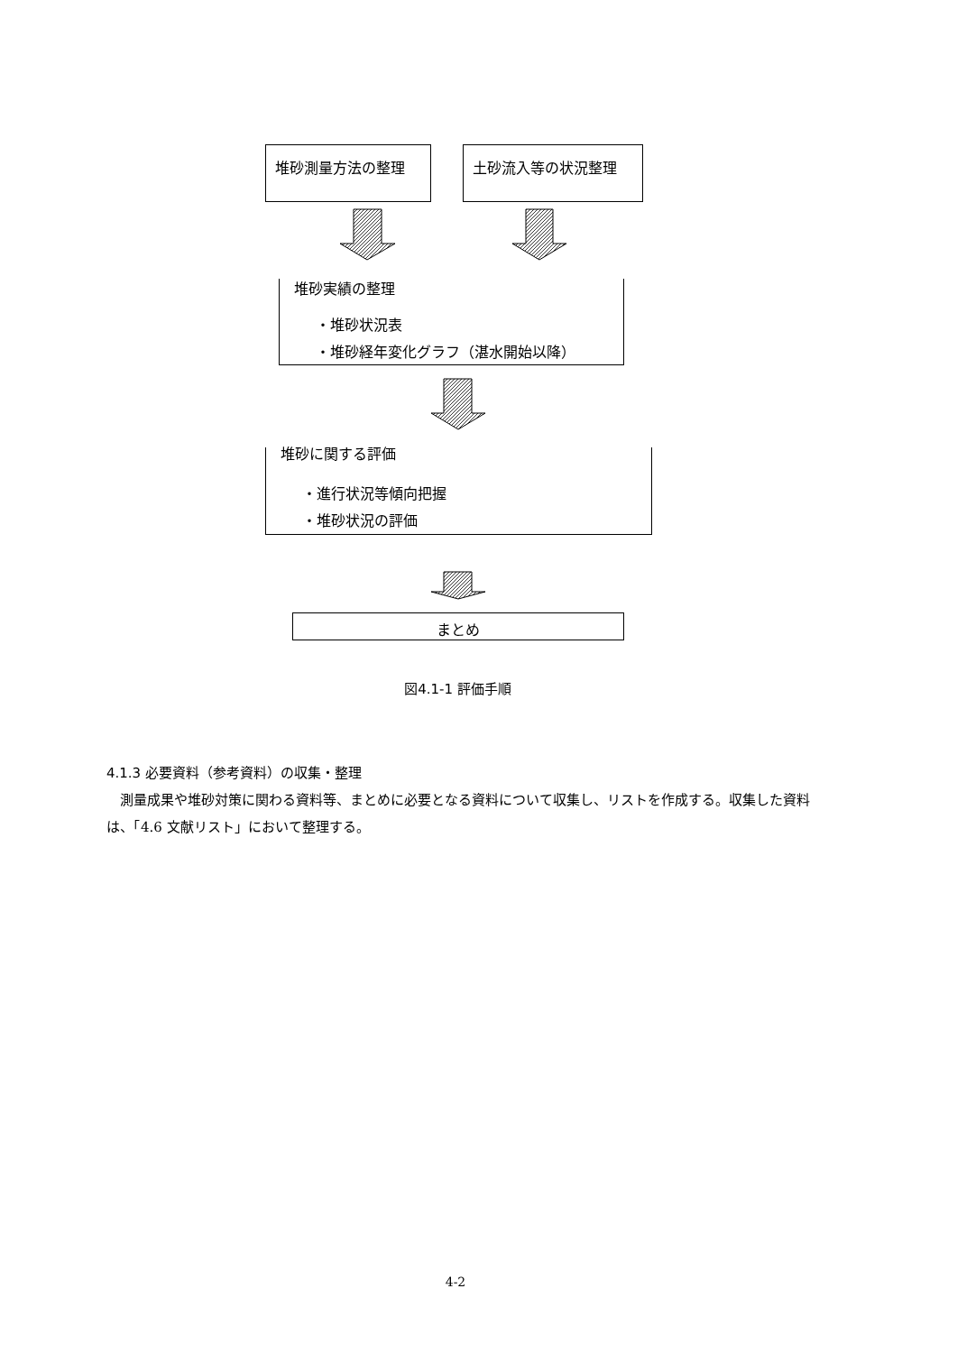堆砂測量方法の整理 土砂流入等の状況整理
堆砂実績の整理
・堆砂状況表
・堆砂経年変化グラフ（湛水開始以降）
堆砂に関する評価
・進行状況等傾向把握
・堆砂状況の評価
まとめ
図4.1-1 評価手順
4.1.3 必要資料（参考資料）の収集・整理
　測量成果や堆砂対策に関わる資料等、まとめに必要となる資料について収集し、リストを作成する。収集した資料は、「4.6 文献リスト」において整理する。
4-2